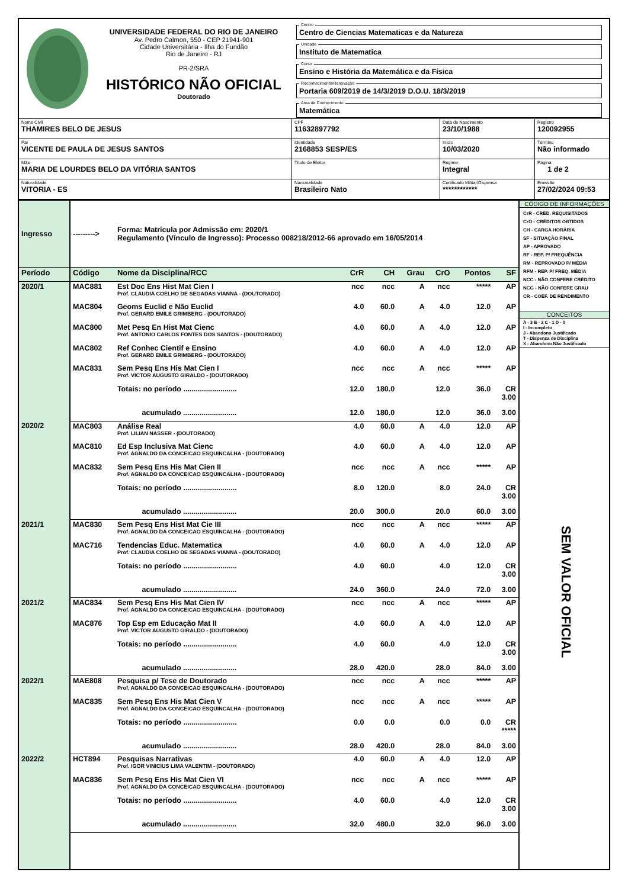UNIVERSIDADE FEDERAL DO RIO DE JANEIRO
Av. Pedro Calmon, 550 - CEP 21941-901
Cidade Universitária - Ilha do Fundão
Rio de Janeiro - RJ
PR-2/SRA
HISTÓRICO NÃO OFICIAL
Doutorado
Centro
Centro de Ciencias Matematicas e da Natureza
Unidade
Instituto de Matematica
Curso
Ensino e História da Matemática e da Física
Reconhecimento/Renovação
Portaria 609/2019 de 14/3/2019 D.O.U. 18/3/2019
Área de Conhecimento
Matemática
Nome Civil
THAMIRES BELO DE JESUS
CPF
11632897792
Data de Nascimento
23/10/1988
Registro
120092955
Pai
VICENTE DE PAULA DE JESUS SANTOS
Identidade
2168853 SESP/ES
Início
10/03/2020
Término
Não informado
Mãe
MARIA DE LOURDES BELO DA VITÓRIA SANTOS
Título de Eleitor
Regime
Integral
Página
1 de 2
Naturalidade
VITORIA - ES
Nacionalidade
Brasileiro Nato
Certificado Militar/Dispensa
************
Emissão
27/02/2024 09:53
| Ingresso | ---------> | Forma: Matrícula por Admissão em: 2020/1 Regulamento (Vínculo de Ingresso): Processo 008218/2012-66 aprovado em 16/05/2014 | | | | | | |
| Período | Código | Nome da Disciplina/RCC | CrR | CH | Grau | CrO | Pontos | SF |
| 2020/1 | MAC881 | Est Doc Ens Hist Mat Cien I Prof. CLAUDIA COELHO DE SEGADAS VIANNA - (DOUTORADO) | ncc | ncc | A | ncc | ***** | AP |
| | MAC804 | Geoms Euclid e Não Euclid Prof. GERARD EMILE GRIMBERG - (DOUTORADO) | 4.0 | 60.0 | A | 4.0 | 12.0 | AP |
| | MAC800 | Met Pesq En Hist Mat Cienc Prof. ANTONIO CARLOS FONTES DOS SANTOS - (DOUTORADO) | 4.0 | 60.0 | A | 4.0 | 12.0 | AP |
| | MAC802 | Ref Conhec Cientif e Ensino Prof. GERARD EMILE GRIMBERG - (DOUTORADO) | 4.0 | 60.0 | A | 4.0 | 12.0 | AP |
| | MAC831 | Sem Pesq Ens His Mat Cien I Prof. VICTOR AUGUSTO GIRALDO - (DOUTORADO) | ncc | ncc | A | ncc | ***** | AP |
| | | Totais: no período .......................... | 12.0 | 180.0 | | 12.0 | 36.0 | CR 3.00 |
| | | acumulado .......................... | 12.0 | 180.0 | | 12.0 | 36.0 | 3.00 |
| 2020/2 | MAC803 | Análise Real Prof. LILIAN NASSER - (DOUTORADO) | 4.0 | 60.0 | A | 4.0 | 12.0 | AP |
| | MAC810 | Ed Esp Inclusiva Mat Cienc Prof. AGNALDO DA CONCEICAO ESQUINCALHA - (DOUTORADO) | 4.0 | 60.0 | A | 4.0 | 12.0 | AP |
| | MAC832 | Sem Pesq Ens His Mat Cien II Prof. AGNALDO DA CONCEICAO ESQUINCALHA - (DOUTORADO) | ncc | ncc | A | ncc | ***** | AP |
| | | Totais: no período .......................... | 8.0 | 120.0 | | 8.0 | 24.0 | CR 3.00 |
| | | acumulado .......................... | 20.0 | 300.0 | | 20.0 | 60.0 | 3.00 |
| 2021/1 | MAC830 | Sem Pesq Ens Hist Mat Cie III Prof. AGNALDO DA CONCEICAO ESQUINCALHA - (DOUTORADO) | ncc | ncc | A | ncc | ***** | AP |
| | MAC716 | Tendencias Educ. Matematica Prof. CLAUDIA COELHO DE SEGADAS VIANNA - (DOUTORADO) | 4.0 | 60.0 | A | 4.0 | 12.0 | AP |
| | | Totais: no período .......................... | 4.0 | 60.0 | | 4.0 | 12.0 | CR 3.00 |
| | | acumulado .......................... | 24.0 | 360.0 | | 24.0 | 72.0 | 3.00 |
| 2021/2 | MAC834 | Sem Pesq Ens His Mat Cien IV Prof. AGNALDO DA CONCEICAO ESQUINCALHA - (DOUTORADO) | ncc | ncc | A | ncc | ***** | AP |
| | MAC876 | Top Esp em Educação Mat II Prof. VICTOR AUGUSTO GIRALDO - (DOUTORADO) | 4.0 | 60.0 | A | 4.0 | 12.0 | AP |
| | | Totais: no período .......................... | 4.0 | 60.0 | | 4.0 | 12.0 | CR 3.00 |
| | | acumulado .......................... | 28.0 | 420.0 | | 28.0 | 84.0 | 3.00 |
| 2022/1 | MAE808 | Pesquisa p/ Tese de Doutorado Prof. AGNALDO DA CONCEICAO ESQUINCALHA - (DOUTORADO) | ncc | ncc | A | ncc | ***** | AP |
| | MAC835 | Sem Pesq Ens His Mat Cien V Prof. AGNALDO DA CONCEICAO ESQUINCALHA - (DOUTORADO) | ncc | ncc | A | ncc | ***** | AP |
| | | Totais: no período .......................... | 0.0 | 0.0 | | 0.0 | 0.0 | CR ***** |
| | | acumulado .......................... | 28.0 | 420.0 | | 28.0 | 84.0 | 3.00 |
| 2022/2 | HCT894 | Pesquisas Narrativas Prof. IGOR VINICIUS LIMA VALENTIM - (DOUTORADO) | 4.0 | 60.0 | A | 4.0 | 12.0 | AP |
| | MAC836 | Sem Pesq Ens His Mat Cien VI Prof. AGNALDO DA CONCEICAO ESQUINCALHA - (DOUTORADO) | ncc | ncc | A | ncc | ***** | AP |
| | | Totais: no período .......................... | 4.0 | 60.0 | | 4.0 | 12.0 | CR 3.00 |
| | | acumulado .......................... | 32.0 | 480.0 | | 32.0 | 96.0 | 3.00 |
CÓDIGO DE INFORMAÇÕES
CrR - CRÉD. REQUISITADOS
CrO - CRÉDITOS OBTIDOS
CH - CARGA HORÁRIA
SF - SITUAÇÃO FINAL
AP - APROVADO
RF - REP. P/ FREQUÊNCIA
RM - REPROVADO P/ MÉDIA
RFM - REP. P/ FREQ. MÉDIA
NCC - NÃO CONFERE CRÉDITO
NCG - NÃO CONFERE GRAU
CR - COEF. DE RENDIMENTO
CONCEITOS
A - 3 B - 2 C - 1 D - 0
I - Incompleto
J - Abandono Justificado
T - Dispensa de Disciplina
X - Abandono Não Justificado
SEM VALOR OFICIAL